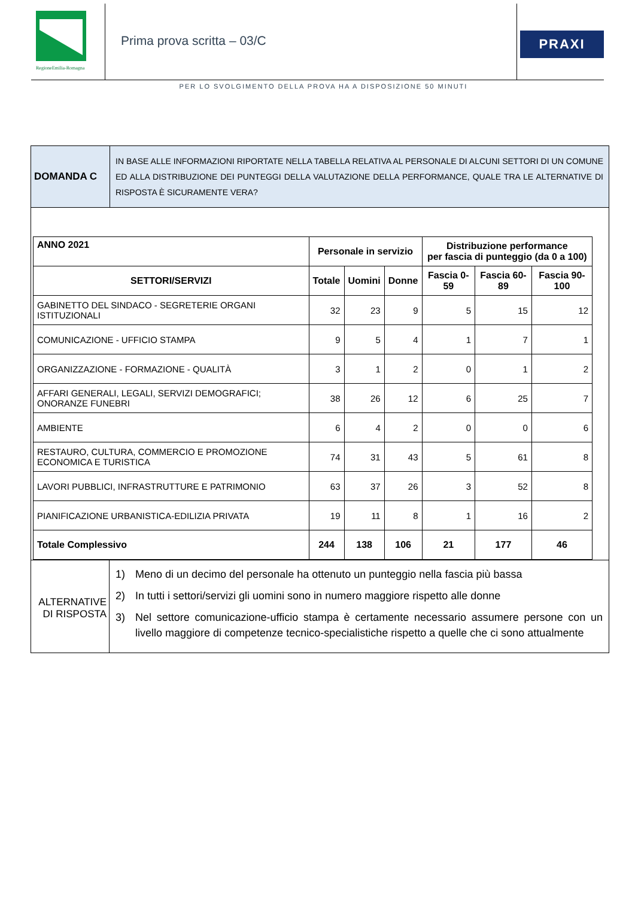RegioneEmilia-Romagna
Prima prova scritta – 03/C
PRAXI
PER LO SVOLGIMENTO DELLA PROVA HA A DISPOSIZIONE 50 MINUTI
DOMANDA C
IN BASE ALLE INFORMAZIONI RIPORTATE NELLA TABELLA RELATIVA AL PERSONALE DI ALCUNI SETTORI DI UN COMUNE ED ALLA DISTRIBUZIONE DEI PUNTEGGI DELLA VALUTAZIONE DELLA PERFORMANCE, QUALE TRA LE ALTERNATIVE DI RISPOSTA È SICURAMENTE VERA?
| ANNO 2021 | Personale in servizio | | | Distribuzione performance per fascia di punteggio (da 0 a 100) | | |
| --- | --- | --- | --- | --- | --- | --- |
| SETTORI/SERVIZI | Totale | Uomini | Donne | Fascia 0-59 | Fascia 60-89 | Fascia 90-100 |
| GABINETTO DEL SINDACO - SEGRETERIE ORGANI ISTITUZIONALI | 32 | 23 | 9 | 5 | 15 | 12 |
| COMUNICAZIONE - UFFICIO STAMPA | 9 | 5 | 4 | 1 | 7 | 1 |
| ORGANIZZAZIONE - FORMAZIONE - QUALITÀ | 3 | 1 | 2 | 0 | 1 | 2 |
| AFFARI GENERALI, LEGALI, SERVIZI DEMOGRAFICI; ONORANZE FUNEBRI | 38 | 26 | 12 | 6 | 25 | 7 |
| AMBIENTE | 6 | 4 | 2 | 0 | 0 | 6 |
| RESTAURO, CULTURA, COMMERCIO E PROMOZIONE ECONOMICA E TURISTICA | 74 | 31 | 43 | 5 | 61 | 8 |
| LAVORI PUBBLICI, INFRASTRUTTURE E PATRIMONIO | 63 | 37 | 26 | 3 | 52 | 8 |
| PIANIFICAZIONE URBANISTICA-EDILIZIA PRIVATA | 19 | 11 | 8 | 1 | 16 | 2 |
| Totale Complessivo | 244 | 138 | 106 | 21 | 177 | 46 |
ALTERNATIVE
DI RISPOSTA
1) Meno di un decimo del personale ha ottenuto un punteggio nella fascia più bassa
2) In tutti i settori/servizi gli uomini sono in numero maggiore rispetto alle donne
3) Nel settore comunicazione-ufficio stampa è certamente necessario assumere persone con un livello maggiore di competenze tecnico-specialistiche rispetto a quelle che ci sono attualmente